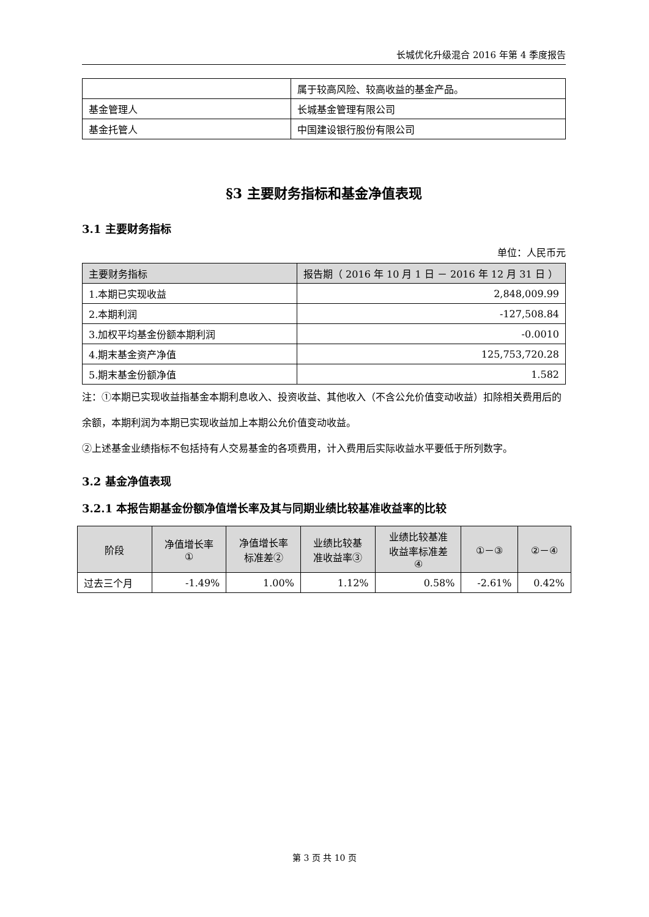长城优化升级混合 2016 年第 4 季度报告
| | 属于较高风险、较高收益的基金产品。 |
| 基金管理人 | 长城基金管理有限公司 |
| 基金托管人 | 中国建设银行股份有限公司 |
§3 主要财务指标和基金净值表现
3.1 主要财务指标
单位：人民币元
| 主要财务指标 | 报告期（ 2016 年 10 月 1 日 － 2016 年 12 月 31 日 ） |
| --- | --- |
| 1.本期已实现收益 | 2,848,009.99 |
| 2.本期利润 | -127,508.84 |
| 3.加权平均基金份额本期利润 | -0.0010 |
| 4.期末基金资产净值 | 125,753,720.28 |
| 5.期末基金份额净值 | 1.582 |
注：①本期已实现收益指基金本期利息收入、投资收益、其他收入（不含公允价值变动收益）扣除相关费用后的余额，本期利润为本期已实现收益加上本期公允价值变动收益。
②上述基金业绩指标不包括持有人交易基金的各项费用，计入费用后实际收益水平要低于所列数字。
3.2 基金净值表现
3.2.1 本报告期基金份额净值增长率及其与同期业绩比较基准收益率的比较
| 阶段 | 净值增长率 ① | 净值增长率 标准差② | 业绩比较基 准收益率③ | 业绩比较基准 收益率标准差 ④ | ①－③ | ②－④ |
| --- | --- | --- | --- | --- | --- | --- |
| 过去三个月 | -1.49% | 1.00% | 1.12% | 0.58% | -2.61% | 0.42% |
第 3 页 共 10 页